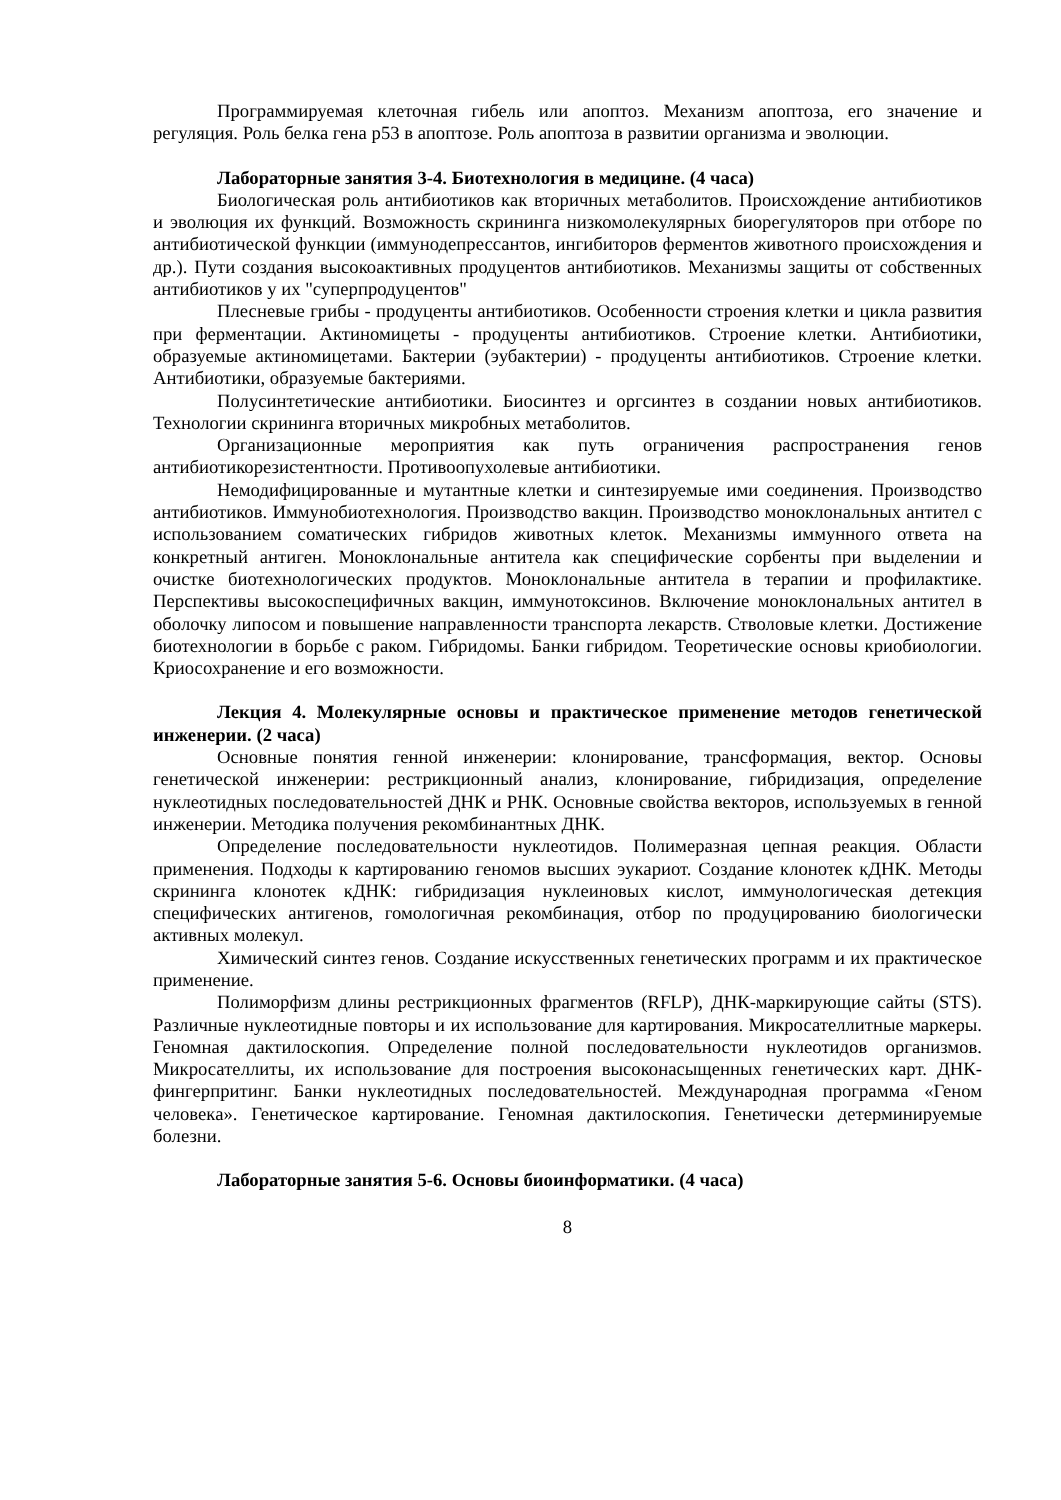Программируемая клеточная гибель или апоптоз. Механизм апоптоза, его значение и регуляция. Роль белка гена р53 в апоптозе. Роль апоптоза в развитии организма и эволюции.
Лабораторные занятия 3-4. Биотехнология в медицине. (4 часа)
Биологическая роль антибиотиков как вторичных метаболитов. Происхождение антибиотиков и эволюция их функций. Возможность скрининга низкомолекулярных биорегуляторов при отборе по антибиотической функции (иммунодепрессантов, ингибиторов ферментов животного происхождения и др.). Пути создания высокоактивных продуцентов антибиотиков. Механизмы защиты от собственных антибиотиков у их "суперпродуцентов"
Плесневые грибы - продуценты антибиотиков. Особенности строения клетки и цикла развития при ферментации. Актиномицеты - продуценты антибиотиков. Строение клетки. Антибиотики, образуемые актиномицетами. Бактерии (эубактерии) - продуценты антибиотиков. Строение клетки. Антибиотики, образуемые бактериями.
Полусинтетические антибиотики. Биосинтез и оргсинтез в создании новых антибиотиков. Технологии скрининга вторичных микробных метаболитов.
Организационные мероприятия как путь ограничения распространения генов антибиотикорезистентности. Противоопухолевые антибиотики.
Немодифицированные и мутантные клетки и синтезируемые ими соединения. Производство антибиотиков. Иммунобиотехнология. Производство вакцин. Производство моноклональных антител с использованием соматических гибридов животных клеток. Механизмы иммунного ответа на конкретный антиген. Моноклональные антитела как специфические сорбенты при выделении и очистке биотехнологических продуктов. Моноклональные антитела в терапии и профилактике. Перспективы высокоспецифичных вакцин, иммунотоксинов. Включение моноклональных антител в оболочку липосом и повышение направленности транспорта лекарств. Стволовые клетки. Достижение биотехнологии в борьбе с раком. Гибридомы. Банки гибридом. Теоретические основы криобиологии. Криосохранение и его возможности.
Лекция 4. Молекулярные основы и практическое применение методов генетической инженерии. (2 часа)
Основные понятия генной инженерии: клонирование, трансформация, вектор. Основы генетической инженерии: рестрикционный анализ, клонирование, гибридизация, определение нуклеотидных последовательностей ДНК и РНК. Основные свойства векторов, используемых в генной инженерии. Методика получения рекомбинантных ДНК.
Определение последовательности нуклеотидов. Полимеразная цепная реакция. Области применения. Подходы к картированию геномов высших эукариот. Создание клонотек кДНК. Методы скрининга клонотек кДНК: гибридизация нуклеиновых кислот, иммунологическая детекция специфических антигенов, гомологичная рекомбинация, отбор по продуцированию биологически активных молекул.
Химический синтез генов. Создание искусственных генетических программ и их практическое применение.
Полиморфизм длины рестрикционных фрагментов (RFLP), ДНК-маркирующие сайты (STS). Различные нуклеотидные повторы и их использование для картирования. Микросателлитные маркеры. Геномная дактилоскопия. Определение полной последовательности нуклеотидов организмов. Микросателлиты, их использование для построения высоконасыщенных генетических карт. ДНК-фингерпритинг. Банки нуклеотидных последовательностей. Международная программа «Геном человека». Генетическое картирование. Геномная дактилоскопия. Генетически детерминируемые болезни.
Лабораторные занятия 5-6. Основы биоинформатики. (4 часа)
8